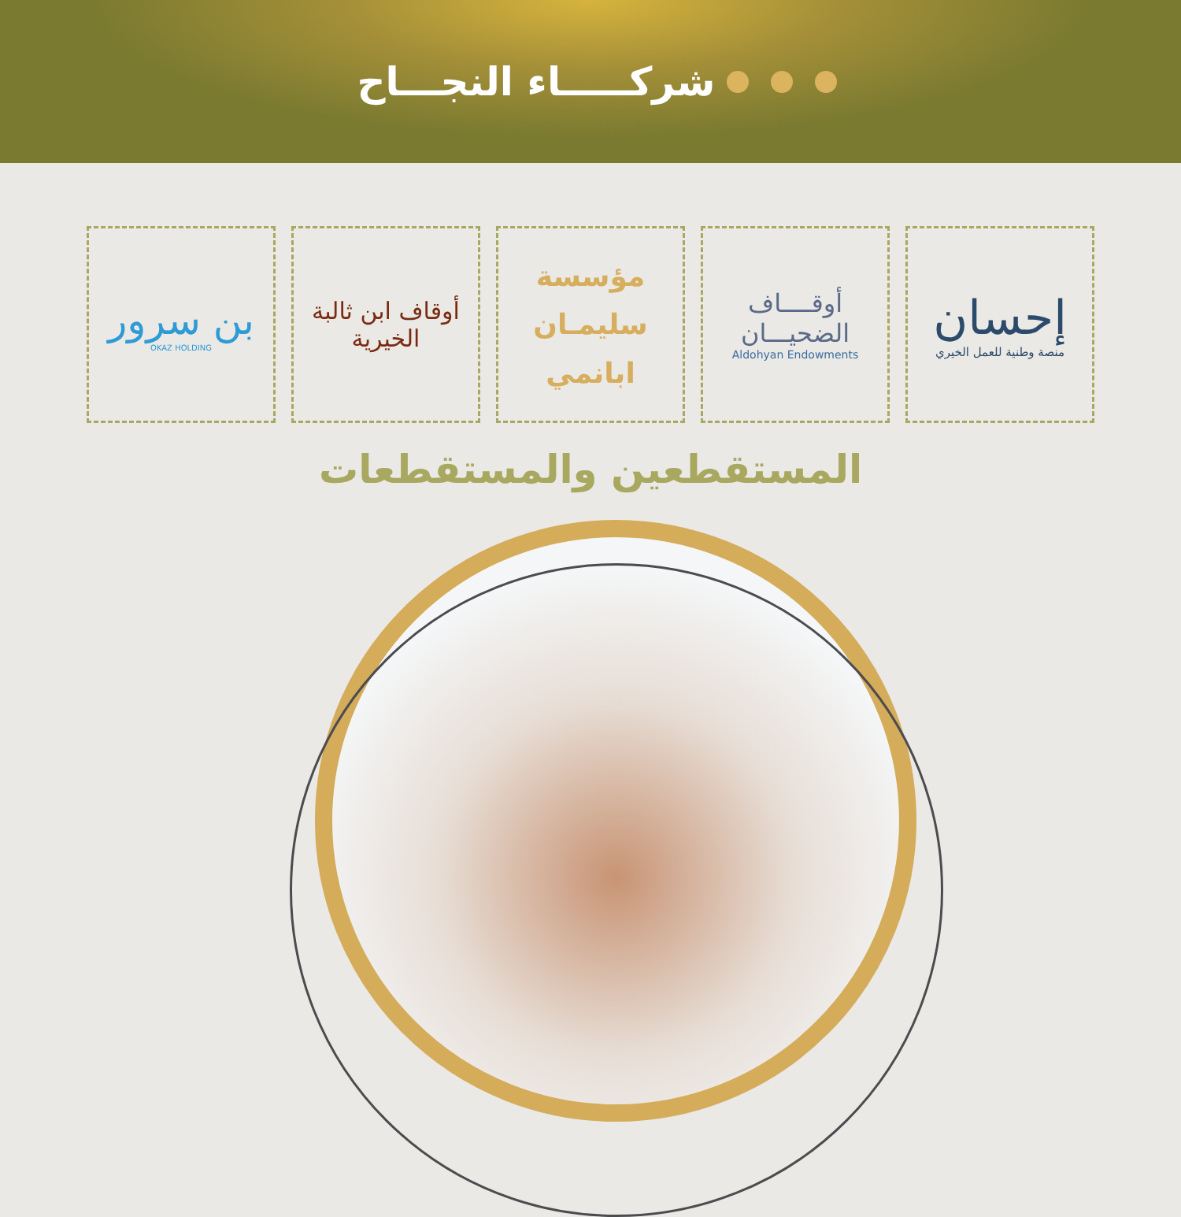شركـــــاء النجـــاح
إحسان
منصة وطنية للعمل الخيري
أوقــــاف
الضحيـــان
Aldohyan Endowments
مؤسسة
سليمـان
ابانمي
أوقاف ابن ثالبة الخيرية
بن سرور
OKAZ HOLDING
المستقطعين والمستقطعات